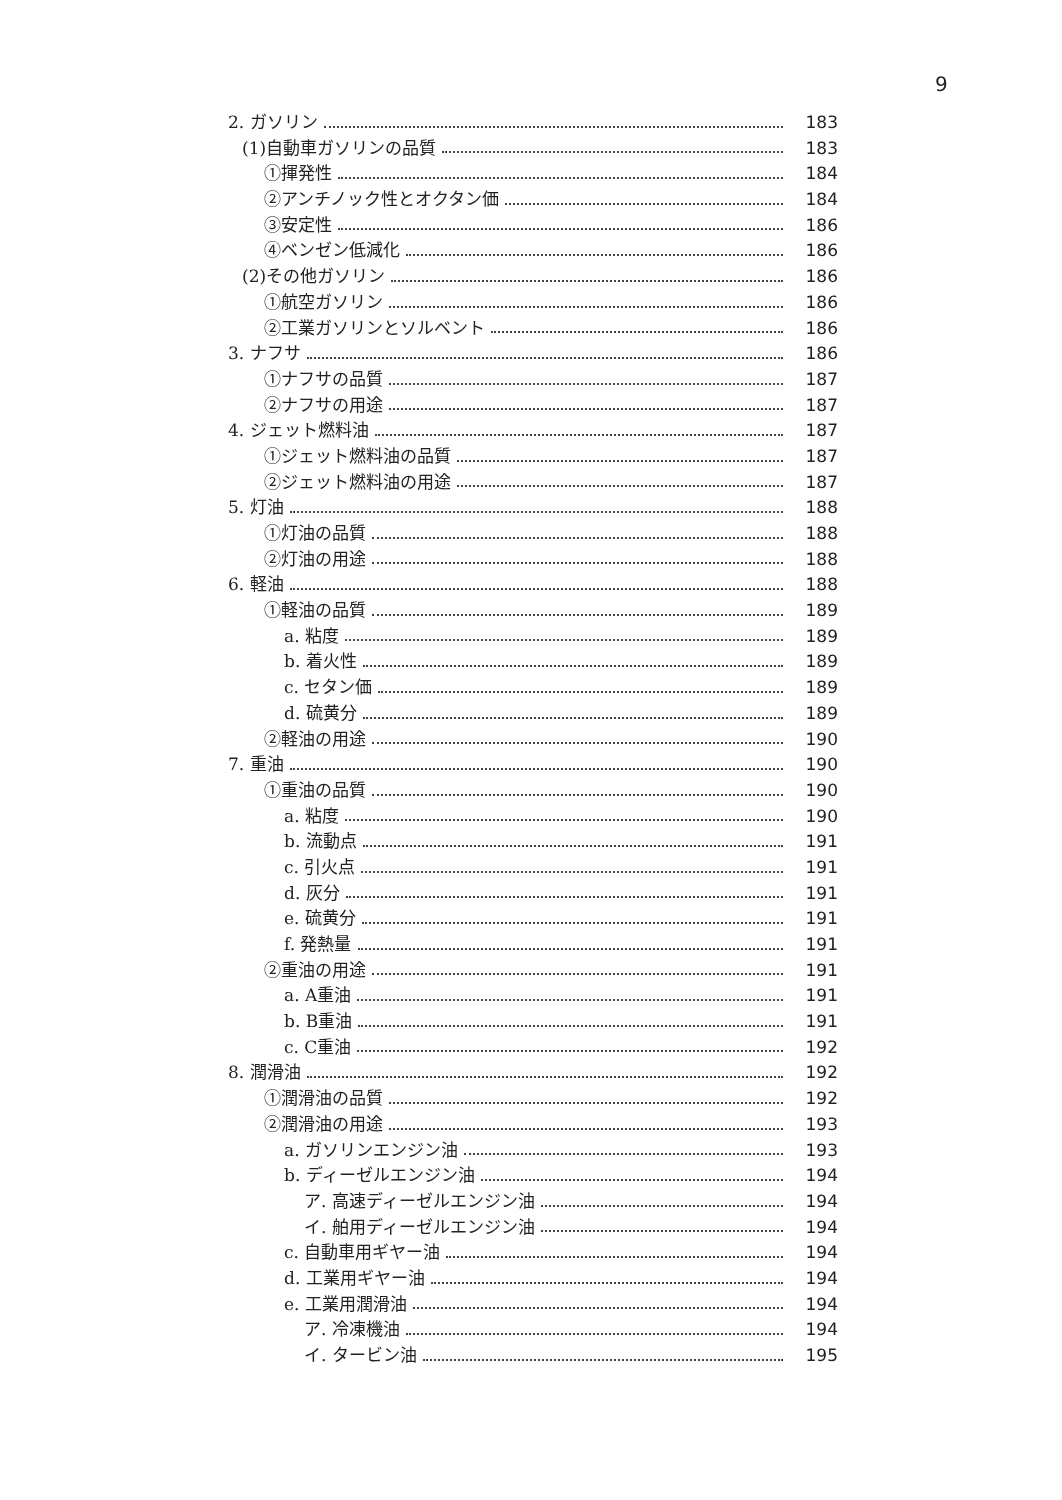9
2. ガソリン 183
(1)自動車ガソリンの品質 183
①揮発性 184
②アンチノック性とオクタン価 184
③安定性 186
④ベンゼン低減化 186
(2)その他ガソリン 186
①航空ガソリン 186
②工業ガソリンとソルベント 186
3. ナフサ 186
①ナフサの品質 187
②ナフサの用途 187
4. ジェット燃料油 187
①ジェット燃料油の品質 187
②ジェット燃料油の用途 187
5. 灯油 188
①灯油の品質 188
②灯油の用途 188
6. 軽油 188
①軽油の品質 189
a. 粘度 189
b. 着火性 189
c. セタン価 189
d. 硫黄分 189
②軽油の用途 190
7. 重油 190
①重油の品質 190
a. 粘度 190
b. 流動点 191
c. 引火点 191
d. 灰分 191
e. 硫黄分 191
f. 発熱量 191
②重油の用途 191
a. A重油 191
b. B重油 191
c. C重油 192
8. 潤滑油 192
①潤滑油の品質 192
②潤滑油の用途 193
a. ガソリンエンジン油 193
b. ディーゼルエンジン油 194
ア. 高速ディーゼルエンジン油 194
イ. 舶用ディーゼルエンジン油 194
c. 自動車用ギヤー油 194
d. 工業用ギヤー油 194
e. 工業用潤滑油 194
ア. 冷凍機油 194
イ. タービン油 195